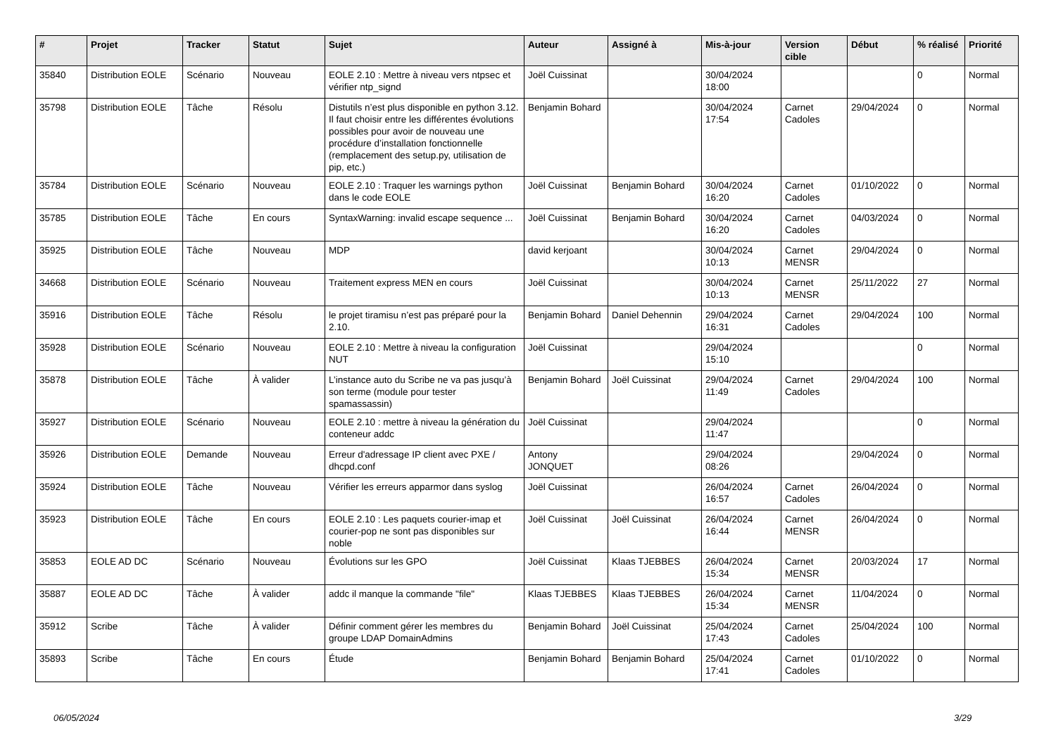| # | Projet | Tracker | Statut | Sujet | Auteur | Assigné à | Mis-à-jour | Version cible | Début | % réalisé | Priorité |
| --- | --- | --- | --- | --- | --- | --- | --- | --- | --- | --- | --- |
| 35840 | Distribution EOLE | Scénario | Nouveau | EOLE 2.10 : Mettre à niveau vers ntpsec et vérifier ntp_signd | Joël Cuissinat | | 30/04/2024 18:00 | | | 0 | Normal |
| 35798 | Distribution EOLE | Tâche | Résolu | Distutils n’est plus disponible en python 3.12. Il faut choisir entre les différentes évolutions possibles pour avoir de nouveau une procédure d’installation fonctionnelle (remplacement des setup.py, utilisation de pip, etc.) | Benjamin Bohard | | 30/04/2024 17:54 | Carnet Cadoles | 29/04/2024 | 0 | Normal |
| 35784 | Distribution EOLE | Scénario | Nouveau | EOLE 2.10 : Traquer les warnings python dans le code EOLE | Joël Cuissinat | Benjamin Bohard | 30/04/2024 16:20 | Carnet Cadoles | 01/10/2022 | 0 | Normal |
| 35785 | Distribution EOLE | Tâche | En cours | SyntaxWarning: invalid escape sequence ... | Joël Cuissinat | Benjamin Bohard | 30/04/2024 16:20 | Carnet Cadoles | 04/03/2024 | 0 | Normal |
| 35925 | Distribution EOLE | Tâche | Nouveau | MDP | david kerjoant | | 30/04/2024 10:13 | Carnet MENSR | 29/04/2024 | 0 | Normal |
| 34668 | Distribution EOLE | Scénario | Nouveau | Traitement express MEN en cours | Joël Cuissinat | | 30/04/2024 10:13 | Carnet MENSR | 25/11/2022 | 27 | Normal |
| 35916 | Distribution EOLE | Tâche | Résolu | le projet tiramisu n’est pas préparé pour la 2.10. | Benjamin Bohard | Daniel Dehennin | 29/04/2024 16:31 | Carnet Cadoles | 29/04/2024 | 100 | Normal |
| 35928 | Distribution EOLE | Scénario | Nouveau | EOLE 2.10 : Mettre à niveau la configuration NUT | Joël Cuissinat | | 29/04/2024 15:10 | | | 0 | Normal |
| 35878 | Distribution EOLE | Tâche | À valider | L’instance auto du Scribe ne va pas jusqu’à son terme (module pour tester spamassassin) | Benjamin Bohard | Joël Cuissinat | 29/04/2024 11:49 | Carnet Cadoles | 29/04/2024 | 100 | Normal |
| 35927 | Distribution EOLE | Scénario | Nouveau | EOLE 2.10 : mettre à niveau la génération du conteneur addc | Joël Cuissinat | | 29/04/2024 11:47 | | | 0 | Normal |
| 35926 | Distribution EOLE | Demande | Nouveau | Erreur d'adressage IP client avec PXE / dhcpd.conf | Antony JONQUET | | 29/04/2024 08:26 | | 29/04/2024 | 0 | Normal |
| 35924 | Distribution EOLE | Tâche | Nouveau | Vérifier les erreurs apparmor dans syslog | Joël Cuissinat | | 26/04/2024 16:57 | Carnet Cadoles | 26/04/2024 | 0 | Normal |
| 35923 | Distribution EOLE | Tâche | En cours | EOLE 2.10 : Les paquets courier-imap et courier-pop ne sont pas disponibles sur noble | Joël Cuissinat | Joël Cuissinat | 26/04/2024 16:44 | Carnet MENSR | 26/04/2024 | 0 | Normal |
| 35853 | EOLE AD DC | Scénario | Nouveau | Évolutions sur les GPO | Joël Cuissinat | Klaas TJEBBES | 26/04/2024 15:34 | Carnet MENSR | 20/03/2024 | 17 | Normal |
| 35887 | EOLE AD DC | Tâche | À valider | addc il manque la commande "file" | Klaas TJEBBES | Klaas TJEBBES | 26/04/2024 15:34 | Carnet MENSR | 11/04/2024 | 0 | Normal |
| 35912 | Scribe | Tâche | À valider | Définir comment gérer les membres du groupe LDAP DomainAdmins | Benjamin Bohard | Joël Cuissinat | 25/04/2024 17:43 | Carnet Cadoles | 25/04/2024 | 100 | Normal |
| 35893 | Scribe | Tâche | En cours | Étude | Benjamin Bohard | Benjamin Bohard | 25/04/2024 17:41 | Carnet Cadoles | 01/10/2022 | 0 | Normal |
06/05/2024 3/29